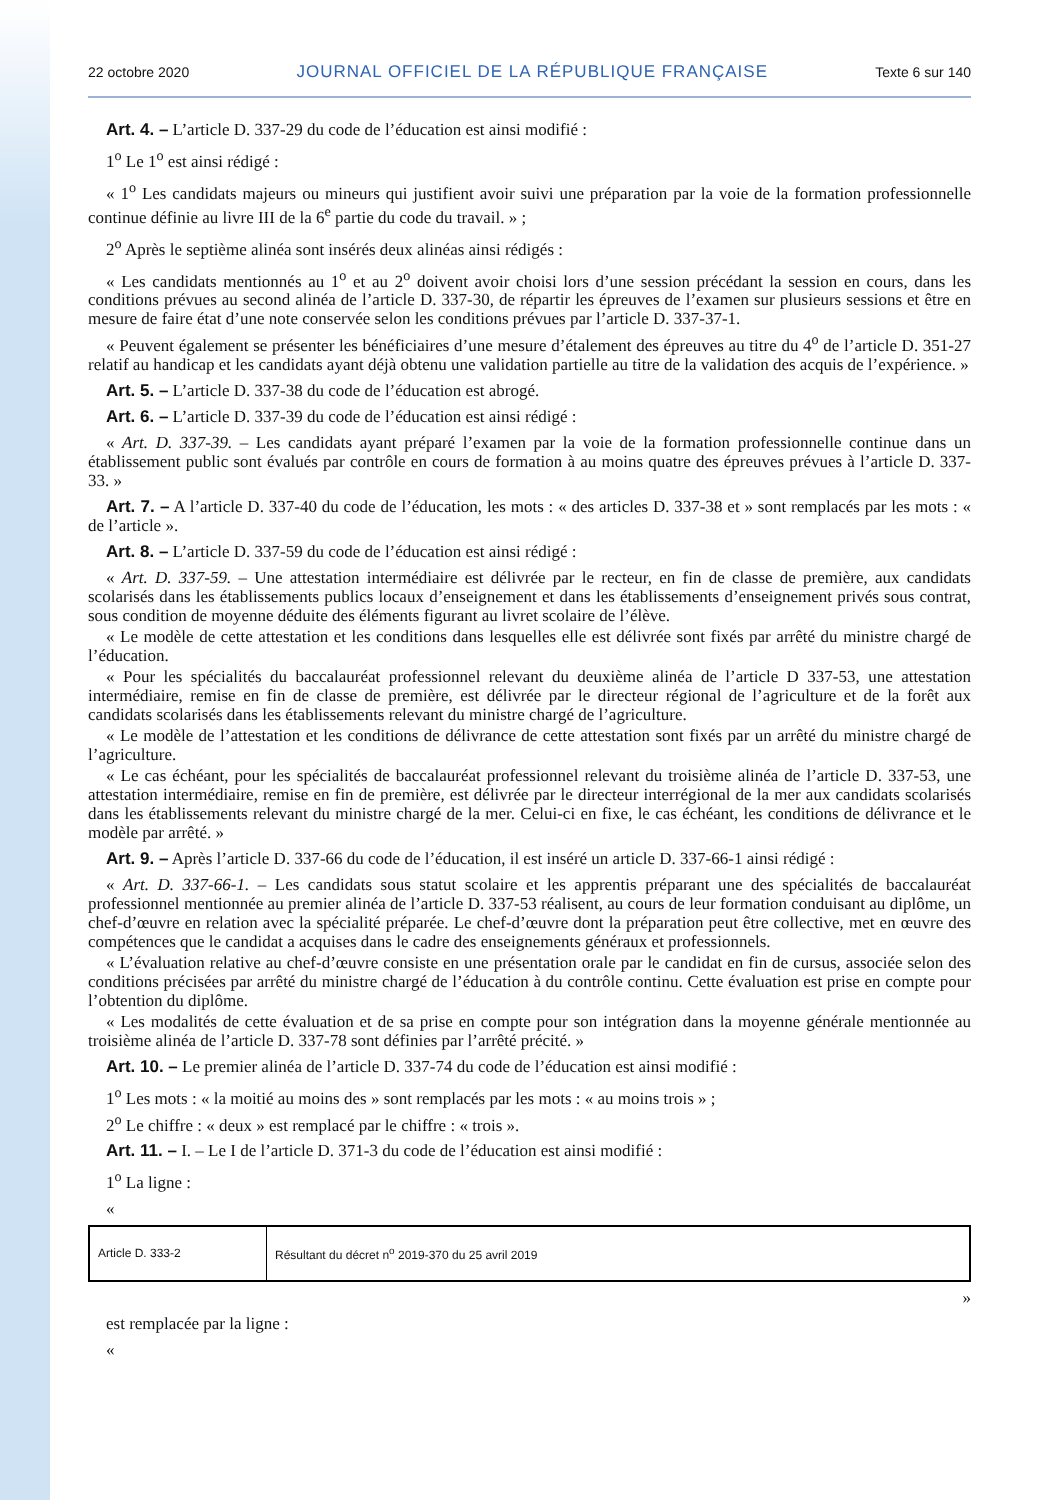22 octobre 2020 JOURNAL OFFICIEL DE LA RÉPUBLIQUE FRANÇAISE Texte 6 sur 140
Art. 4. – L’article D. 337-29 du code de l’éducation est ainsi modifié :
1<sup>o</sup> Le 1<sup>o</sup> est ainsi rédigé :
« 1<sup>o</sup> Les candidats majeurs ou mineurs qui justifient avoir suivi une préparation par la voie de la formation professionnelle continue définie au livre III de la 6<sup>e</sup> partie du code du travail. » ;
2<sup>o</sup> Après le septième alinéa sont insérés deux alinéas ainsi rédigés :
« Les candidats mentionnés au 1<sup>o</sup> et au 2<sup>o</sup> doivent avoir choisi lors d’une session précédant la session en cours, dans les conditions prévues au second alinéa de l’article D. 337-30, de répartir les épreuves de l’examen sur plusieurs sessions et être en mesure de faire état d’une note conservée selon les conditions prévues par l’article D. 337-37-1.
« Peuvent également se présenter les bénéficiaires d’une mesure d’étalement des épreuves au titre du 4<sup>o</sup> de l’article D. 351-27 relatif au handicap et les candidats ayant déjà obtenu une validation partielle au titre de la validation des acquis de l’expérience. »
Art. 5. – L’article D. 337-38 du code de l’éducation est abrogé.
Art. 6. – L’article D. 337-39 du code de l’éducation est ainsi rédigé :
« Art. D. 337-39. – Les candidats ayant préparé l’examen par la voie de la formation professionnelle continue dans un établissement public sont évalués par contrôle en cours de formation à au moins quatre des épreuves prévues à l’article D. 337-33. »
Art. 7. – A l’article D. 337-40 du code de l’éducation, les mots : « des articles D. 337-38 et » sont remplacés par les mots : « de l’article ».
Art. 8. – L’article D. 337-59 du code de l’éducation est ainsi rédigé :
« Art. D. 337-59. – Une attestation intermédiaire est délivrée par le recteur, en fin de classe de première, aux candidats scolarisés dans les établissements publics locaux d’enseignement et dans les établissements d’enseignement privés sous contrat, sous condition de moyenne déduite des éléments figurant au livret scolaire de l’élève.
« Le modèle de cette attestation et les conditions dans lesquelles elle est délivrée sont fixés par arrêté du ministre chargé de l’éducation.
« Pour les spécialités du baccalauréat professionnel relevant du deuxième alinéa de l’article D 337-53, une attestation intermédiaire, remise en fin de classe de première, est délivrée par le directeur régional de l’agriculture et de la forêt aux candidats scolarisés dans les établissements relevant du ministre chargé de l’agriculture.
« Le modèle de l’attestation et les conditions de délivrance de cette attestation sont fixés par un arrêté du ministre chargé de l’agriculture.
« Le cas échéant, pour les spécialités de baccalauréat professionnel relevant du troisième alinéa de l’article D. 337-53, une attestation intermédiaire, remise en fin de première, est délivrée par le directeur interrégional de la mer aux candidats scolarisés dans les établissements relevant du ministre chargé de la mer. Celui-ci en fixe, le cas échéant, les conditions de délivrance et le modèle par arrêté. »
Art. 9. – Après l’article D. 337-66 du code de l’éducation, il est inséré un article D. 337-66-1 ainsi rédigé :
« Art. D. 337-66-1. – Les candidats sous statut scolaire et les apprentis préparant une des spécialités de baccalauréat professionnel mentionnée au premier alinéa de l’article D. 337-53 réalisent, au cours de leur formation conduisant au diplôme, un chef-d’œuvre en relation avec la spécialité préparée. Le chef-d’œuvre dont la préparation peut être collective, met en œuvre des compétences que le candidat a acquises dans le cadre des enseignements généraux et professionnels.
« L’évaluation relative au chef-d’œuvre consiste en une présentation orale par le candidat en fin de cursus, associée selon des conditions précisées par arrêté du ministre chargé de l’éducation à du contrôle continu. Cette évaluation est prise en compte pour l’obtention du diplôme.
« Les modalités de cette évaluation et de sa prise en compte pour son intégration dans la moyenne générale mentionnée au troisième alinéa de l’article D. 337-78 sont définies par l’arrêté précité. »
Art. 10. – Le premier alinéa de l’article D. 337-74 du code de l’éducation est ainsi modifié :
1<sup>o</sup> Les mots : « la moitié au moins des » sont remplacés par les mots : « au moins trois » ;
2<sup>o</sup> Le chiffre : « deux » est remplacé par le chiffre : « trois ».
Art. 11. – I. – Le I de l’article D. 371-3 du code de l’éducation est ainsi modifié :
1<sup>o</sup> La ligne :
«
| Article D. 333-2 | Résultant du décret n<sup>o</sup> 2019-370 du 25 avril 2019 |
»
est remplacée par la ligne :
«